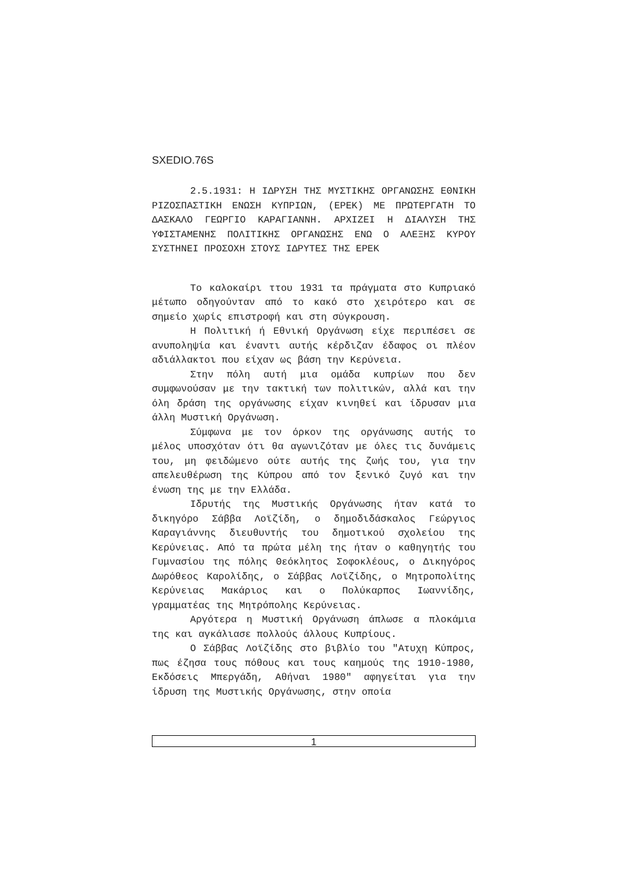SXEDIO.76S
2.5.1931: Η ΙΔΡΥΣΗ ΤΗΣ ΜΥΣΤΙΚΗΣ ΟΡΓΑΝΩΣΗΣ ΕΘΝΙΚΗ ΡΙΖΟΣΠΑΣΤΙΚΗ ΕΝΩΣΗ ΚΥΠΡΙΩΝ, (ΕΡΕΚ) ΜΕ ΠΡΩΤΕΡΓΑΤΗ ΤΟ ΔΑΣΚΑΛΟ ΓΕΩΡΓΙΟ ΚΑΡΑΓΙΑΝΝΗ. ΑΡΧΙΖΕΙ Η ΔΙΑΛΥΣΗ ΤΗΣ ΥΦΙΣΤΑΜΕΝΗΣ ΠΟΛΙΤΙΚΗΣ ΟΡΓΑΝΩΣΗΣ ΕΝΩ Ο ΑΛΕΞΗΣ ΚΥΡΟΥ ΣΥΣΤΗΝΕΙ ΠΡΟΣΟΧΗ ΣΤΟΥΣ ΙΔΡΥΤΕΣ ΤΗΣ ΕΡΕΚ
Το καλοκαίρι ττου 1931 τα πράγματα στο Κυπριακό μέτωπο οδηγούνταν από το κακό στο χειρότερο και σε σημείο χωρίς επιστροφή και στη σύγκρουση.
Η Πολιτική ή Εθνική Οργάνωση είχε περιπέσει σε ανυποληψία και έναντι αυτής κέρδιζαν έδαφος οι πλέον αδιάλλακτοι που είχαν ως βάση την Κερύνεια.
Στην πόλη αυτή μια ομάδα κυπρίων που δεν συμφωνούσαν με την τακτική των πολιτικών, αλλά και την όλη δράση της οργάνωσης είχαν κινηθεί και ίδρυσαν μια άλλη Μυστική Οργάνωση.
Σύμφωνα με τον όρκον της οργάνωσης αυτής το μέλος υποσχόταν ότι θα αγωνιζόταν με όλες τις δυνάμεις του, μη φειδώμενο ούτε αυτής της ζωής του, για την απελευθέρωση της Κύπρου από τον ξενικό ζυγό και την ένωση της με την Ελλάδα.
Ιδρυτής της Μυστικής Οργάνωσης ήταν κατά το δικηγόρο Σάββα Λοϊζίδη, ο δημοδιδάσκαλος Γεώργιος Καραγιάννης διευθυντής του δημοτικού σχολείου της Κερύνειας. Από τα πρώτα μέλη της ήταν ο καθηγητής του Γυμνασίου της πόλης Θεόκλητος Σοφοκλέους, ο Δικηγόρος Δωρόθεος Καρολίδης, ο Σάββας Λοϊζίδης, ο Μητροπολίτης Κερύνειας Μακάριος και ο Πολύκαρπος Ιωαννίδης, γραμματέας της Μητρόπολης Κερύνειας.
Αργότερα η Μυστική Οργάνωση άπλωσε α πλοκάμια της και αγκάλιασε πολλούς άλλους Κυπρίους.
Ο Σάββας Λοϊζίδης στο βιβλίο του "Ατυχη Κύπρος, πως έζησα τους πόθους και τους καημούς της 1910-1980, Εκδόσεις Μπεργάδη, Αθήναι 1980" αφηγείται για την ίδρυση της Μυστικής Οργάνωσης, στην οποία
1